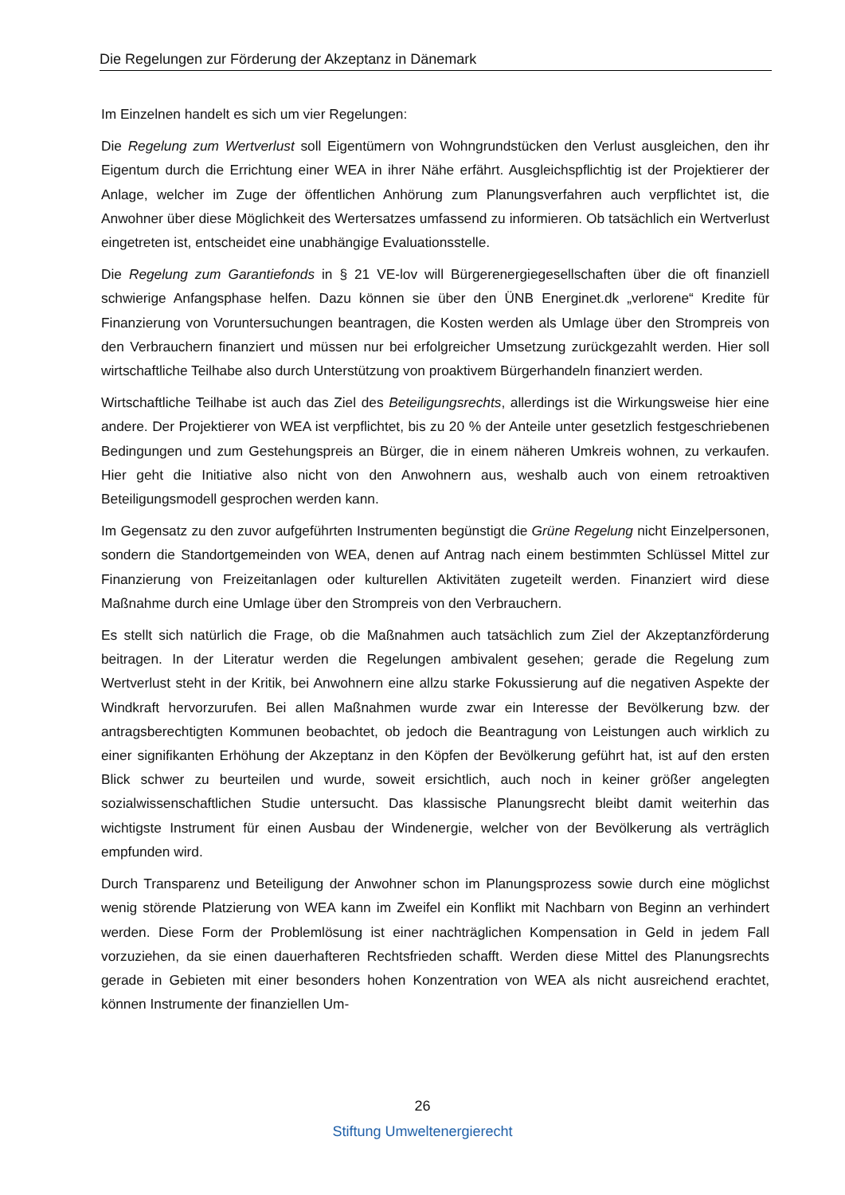Die Regelungen zur Förderung der Akzeptanz in Dänemark
Im Einzelnen handelt es sich um vier Regelungen:
Die Regelung zum Wertverlust soll Eigentümern von Wohngrundstücken den Verlust ausgleichen, den ihr Eigentum durch die Errichtung einer WEA in ihrer Nähe erfährt. Ausgleichspflichtig ist der Projektierer der Anlage, welcher im Zuge der öffentlichen Anhörung zum Planungsverfahren auch verpflichtet ist, die Anwohner über diese Möglichkeit des Wertersatzes umfassend zu informieren. Ob tatsächlich ein Wertverlust eingetreten ist, entscheidet eine unabhängige Evaluationsstelle.
Die Regelung zum Garantiefonds in § 21 VE-lov will Bürgerenergiegesellschaften über die oft finanziell schwierige Anfangsphase helfen. Dazu können sie über den ÜNB Energinet.dk „verlorene“ Kredite für Finanzierung von Voruntersuchungen beantragen, die Kosten werden als Umlage über den Strompreis von den Verbrauchern finanziert und müssen nur bei erfolgreicher Umsetzung zurückgezahlt werden. Hier soll wirtschaftliche Teilhabe also durch Unterstützung von proaktivem Bürgerhandeln finanziert werden.
Wirtschaftliche Teilhabe ist auch das Ziel des Beteiligungsrechts, allerdings ist die Wirkungsweise hier eine andere. Der Projektierer von WEA ist verpflichtet, bis zu 20 % der Anteile unter gesetzlich festgeschriebenen Bedingungen und zum Gestehungspreis an Bürger, die in einem näheren Umkreis wohnen, zu verkaufen. Hier geht die Initiative also nicht von den Anwohnern aus, weshalb auch von einem retroaktiven Beteiligungsmodell gesprochen werden kann.
Im Gegensatz zu den zuvor aufgeführten Instrumenten begünstigt die Grüne Regelung nicht Einzelpersonen, sondern die Standortgemeinden von WEA, denen auf Antrag nach einem bestimmten Schlüssel Mittel zur Finanzierung von Freizeitanlagen oder kulturellen Aktivitäten zugeteilt werden. Finanziert wird diese Maßnahme durch eine Umlage über den Strompreis von den Verbrauchern.
Es stellt sich natürlich die Frage, ob die Maßnahmen auch tatsächlich zum Ziel der Akzeptanzförderung beitragen. In der Literatur werden die Regelungen ambivalent gesehen; gerade die Regelung zum Wertverlust steht in der Kritik, bei Anwohnern eine allzu starke Fokussierung auf die negativen Aspekte der Windkraft hervorzurufen. Bei allen Maßnahmen wurde zwar ein Interesse der Bevölkerung bzw. der antragsberechtigten Kommunen beobachtet, ob jedoch die Beantragung von Leistungen auch wirklich zu einer signifikanten Erhöhung der Akzeptanz in den Köpfen der Bevölkerung geführt hat, ist auf den ersten Blick schwer zu beurteilen und wurde, soweit ersichtlich, auch noch in keiner größer angelegten sozialwissenschaftlichen Studie untersucht. Das klassische Planungsrecht bleibt damit weiterhin das wichtigste Instrument für einen Ausbau der Windenergie, welcher von der Bevölkerung als verträglich empfunden wird.
Durch Transparenz und Beteiligung der Anwohner schon im Planungsprozess sowie durch eine möglichst wenig störende Platzierung von WEA kann im Zweifel ein Konflikt mit Nachbarn von Beginn an verhindert werden. Diese Form der Problemlösung ist einer nachträglichen Kompensation in Geld in jedem Fall vorzuziehen, da sie einen dauerhafteren Rechtsfrieden schafft. Werden diese Mittel des Planungsrechts gerade in Gebieten mit einer besonders hohen Konzentration von WEA als nicht ausreichend erachtet, können Instrumente der finanziellen Um-
26
Stiftung Umweltenergierecht